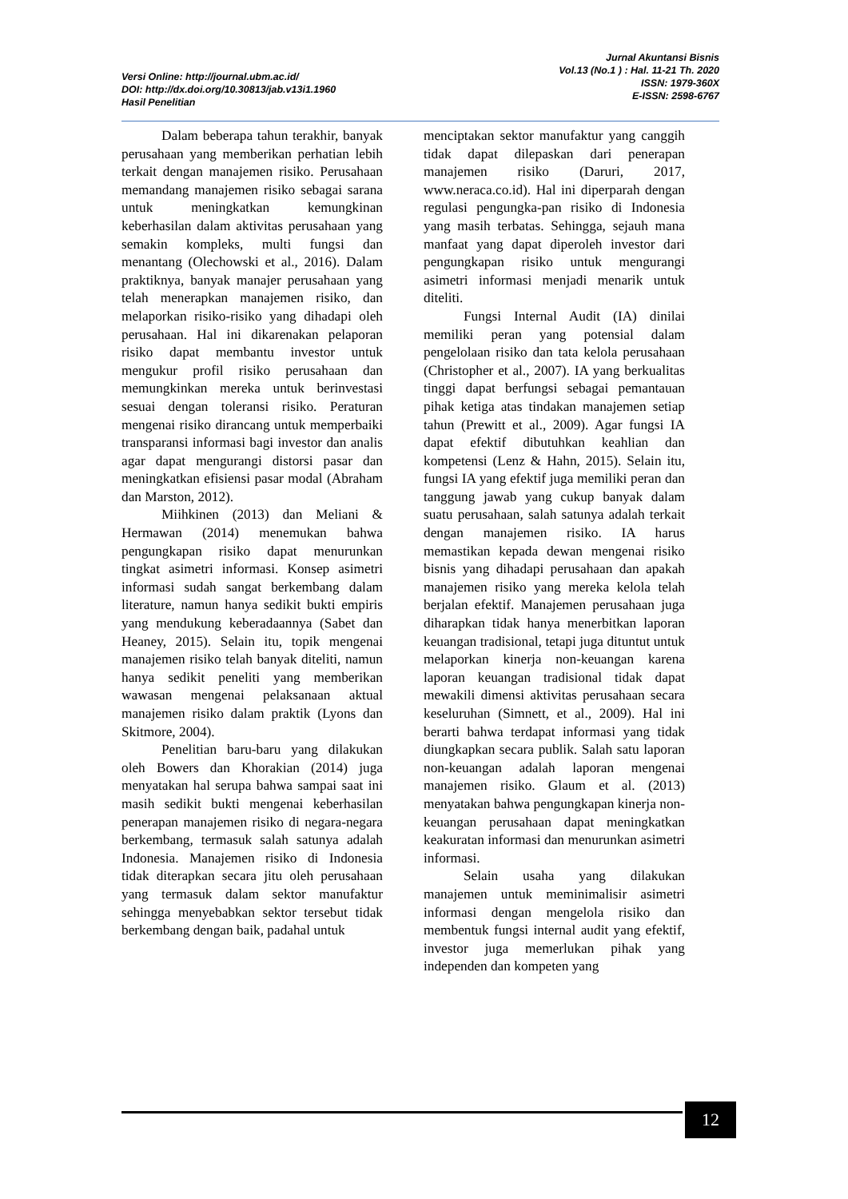Versi Online: http://journal.ubm.ac.id/
DOI: http://dx.doi.org/10.30813/jab.v13i1.1960
Hasil Penelitian
Jurnal Akuntansi Bisnis
Vol.13 (No.1 ) : Hal. 11-21 Th. 2020
ISSN: 1979-360X
E-ISSN: 2598-6767
Dalam beberapa tahun terakhir, banyak perusahaan yang memberikan perhatian lebih terkait dengan manajemen risiko. Perusahaan memandang manajemen risiko sebagai sarana untuk meningkatkan kemungkinan keberhasilan dalam aktivitas perusahaan yang semakin kompleks, multi fungsi dan menantang (Olechowski et al., 2016). Dalam praktiknya, banyak manajer perusahaan yang telah menerapkan manajemen risiko, dan melaporkan risiko-risiko yang dihadapi oleh perusahaan. Hal ini dikarenakan pelaporan risiko dapat membantu investor untuk mengukur profil risiko perusahaan dan memungkinkan mereka untuk berinvestasi sesuai dengan toleransi risiko. Peraturan mengenai risiko dirancang untuk memperbaiki transparansi informasi bagi investor dan analis agar dapat mengurangi distorsi pasar dan meningkatkan efisiensi pasar modal (Abraham dan Marston, 2012).
Miihkinen (2013) dan Meliani & Hermawan (2014) menemukan bahwa pengungkapan risiko dapat menurunkan tingkat asimetri informasi. Konsep asimetri informasi sudah sangat berkembang dalam literature, namun hanya sedikit bukti empiris yang mendukung keberadaannya (Sabet dan Heaney, 2015). Selain itu, topik mengenai manajemen risiko telah banyak diteliti, namun hanya sedikit peneliti yang memberikan wawasan mengenai pelaksanaan aktual manajemen risiko dalam praktik (Lyons dan Skitmore, 2004).
Penelitian baru-baru yang dilakukan oleh Bowers dan Khorakian (2014) juga menyatakan hal serupa bahwa sampai saat ini masih sedikit bukti mengenai keberhasilan penerapan manajemen risiko di negara-negara berkembang, termasuk salah satunya adalah Indonesia. Manajemen risiko di Indonesia tidak diterapkan secara jitu oleh perusahaan yang termasuk dalam sektor manufaktur sehingga menyebabkan sektor tersebut tidak berkembang dengan baik, padahal untuk
menciptakan sektor manufaktur yang canggih tidak dapat dilepaskan dari penerapan manajemen risiko (Daruri, 2017, www.neraca.co.id). Hal ini diperparah dengan regulasi pengungka-pan risiko di Indonesia yang masih terbatas. Sehingga, sejauh mana manfaat yang dapat diperoleh investor dari pengungkapan risiko untuk mengurangi asimetri informasi menjadi menarik untuk diteliti.
Fungsi Internal Audit (IA) dinilai memiliki peran yang potensial dalam pengelolaan risiko dan tata kelola perusahaan (Christopher et al., 2007). IA yang berkualitas tinggi dapat berfungsi sebagai pemantauan pihak ketiga atas tindakan manajemen setiap tahun (Prewitt et al., 2009). Agar fungsi IA dapat efektif dibutuhkan keahlian dan kompetensi (Lenz & Hahn, 2015). Selain itu, fungsi IA yang efektif juga memiliki peran dan tanggung jawab yang cukup banyak dalam suatu perusahaan, salah satunya adalah terkait dengan manajemen risiko. IA harus memastikan kepada dewan mengenai risiko bisnis yang dihadapi perusahaan dan apakah manajemen risiko yang mereka kelola telah berjalan efektif. Manajemen perusahaan juga diharapkan tidak hanya menerbitkan laporan keuangan tradisional, tetapi juga dituntut untuk melaporkan kinerja non-keuangan karena laporan keuangan tradisional tidak dapat mewakili dimensi aktivitas perusahaan secara keseluruhan (Simnett, et al., 2009). Hal ini berarti bahwa terdapat informasi yang tidak diungkapkan secara publik. Salah satu laporan non-keuangan adalah laporan mengenai manajemen risiko. Glaum et al. (2013) menyatakan bahwa pengungkapan kinerja non-keuangan perusahaan dapat meningkatkan keakuratan informasi dan menurunkan asimetri informasi.
Selain usaha yang dilakukan manajemen untuk meminimalisir asimetri informasi dengan mengelola risiko dan membentuk fungsi internal audit yang efektif, investor juga memerlukan pihak yang independen dan kompeten yang
12